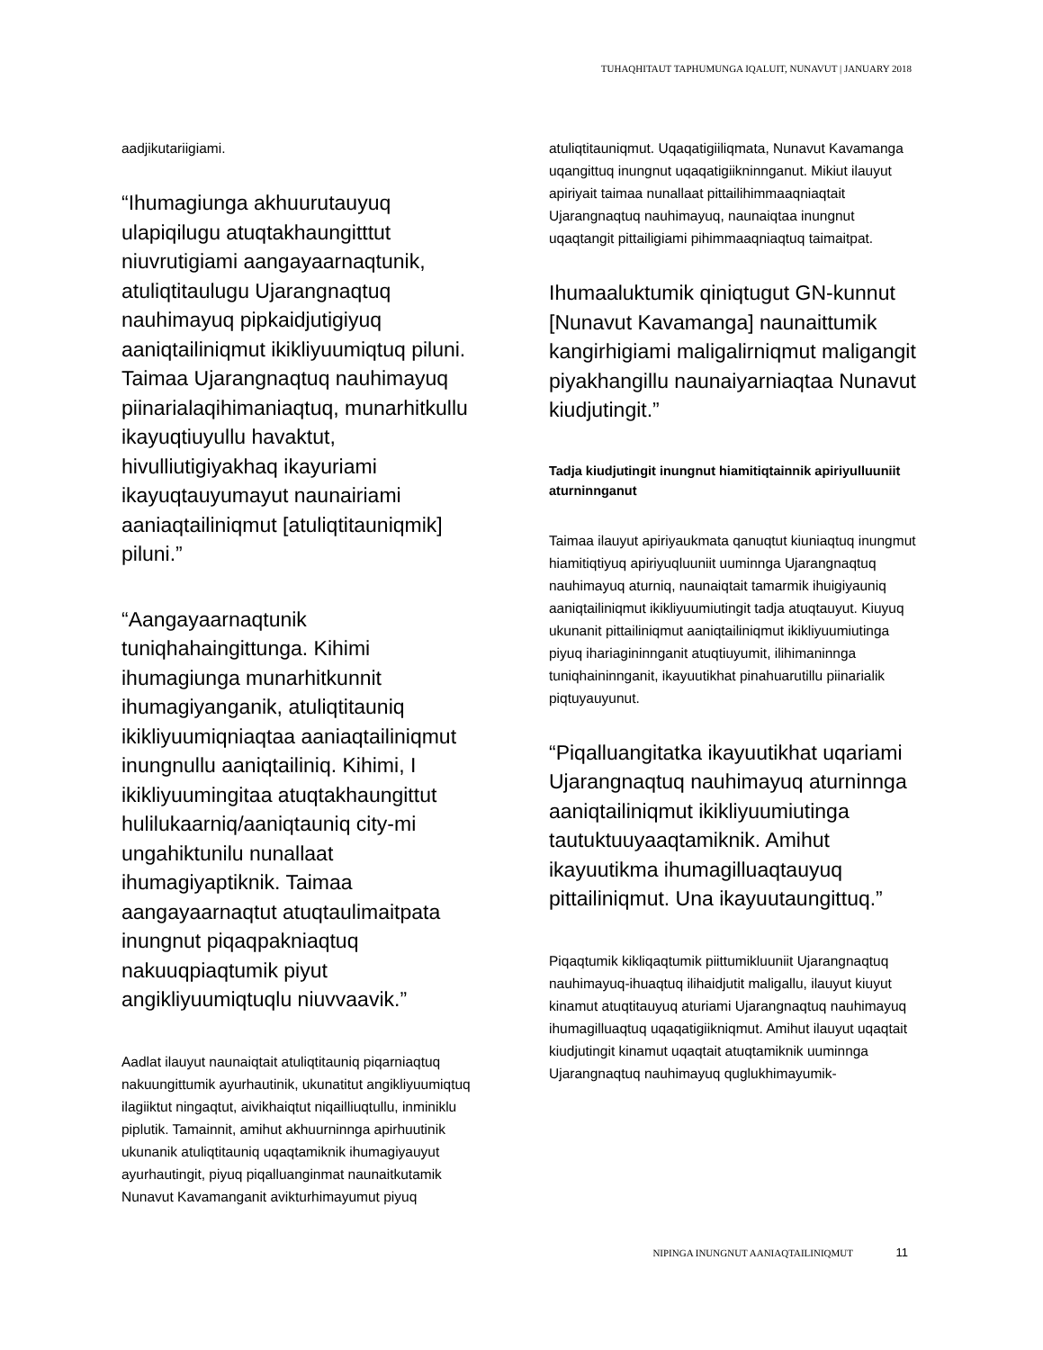TUHAQHITAUT TAPHUMUNGA IQALUIT, NUNAVUT | JANUARY 2018
aadjikutariigiami.
“Ihumagiunga akhuurutauyuq ulapiqilugu atuqtakhaungitttut niuvrutigiami aangayaarnaqtunik, atuliqtitaulugu Ujarangnaqtuq nauhimayuq pipkaidjutigiyuq aaniqtailiniqmut ikikliyuumiqtuq piluni. Taimaa Ujarangnaqtuq nauhimayuq piinarialaqihimaniaqtuq, munarhitkullu ikayuqtiuyullu havaktut, hivulliutigiyakhaq ikayuriami ikayuqtauyumayut naunairiami aaniaqtailiniqmut [atuliqtitauniqmik] piluni.”
“Aangayaarnaqtunik tuniqhahaingittunga. Kihimi ihumagiunga munarhitkunnit ihumagiyanganik, atuliqtitauniq ikikliyuumiqniaqtaa aaniaqtailiniqmut inungnullu aaniqtailiniq. Kihimi, I ikikliyuumingitaa atuqtakhaungittut hulilukaarniq/aaniqtauniq city-mi ungahiktunilu nunallaat ihumagiyaptiknik. Taimaa aangayaarnaqtut atuqtaulimaitpata inungnut piqaqpakniaqtuq nakuuqpiaqtumik piyut angikliyuumiqtuqlu niuvvaavik.”
Aadlat ilauyut naunaiqtait atuliqtitauniq piqarniaqtuq nakuungittumik ayurhautinik, ukunatitut angikliyuumiqtuq ilagiiktut ningaqtut, aivikhaiqtut niqailliuqtullu, inminiklu piplutik. Tamainnit, amihut akhuurninnga apirhuutinik ukunanik atuliqtitauniq uqaqtamiknik ihumagiyauyut ayurhautingit, piyuq piqalluanginmat naunaitkutamik Nunavut Kavamanganit avikturhimayumut piyuq
atuliqtitauniqmut. Uqaqatigiiliqmata, Nunavut Kavamanga uqangittuq inungnut uqaqatigiikninnganut. Mikiut ilauyut apiriyait taimaa nunallaat pittailihimmaaqniaqtait Ujarangnaqtuq nauhimayuq, naunaiqtaa inungnut uqaqtangit pittailigiami pihimmaaqniaqtuq taimaitpat.
Ihumaaluktumik qiniqtugut GN-kunnut [Nunavut Kavamanga] naunaittumik kangirhigiami maligalirniqmut maligangit piyakhangillu naunaiyarniaqtaa Nunavut kiudjutingit.”
Tadja kiudjutingit inungnut hiamitiqtainnik apiriyulluuniit aturninnganut
Taimaa ilauyut apiriyaukmata qanuqtut kiuniaqtuq inungmut hiamitiqtiyuq apiriyuqluuniit uuminnga Ujarangnaqtuq nauhimayuq aturniq, naunaiqtait tamarmik ihuigiyauniq aaniqtailiniqmut ikikliyuumiutingit tadja atuqtauyut. Kiuyuq ukunanit pittailiniqmut aaniqtailiniqmut ikikliyuumiutinga piyuq ihariagininnganit atuqtiuyumit, ilihimaninnga tuniqhaininnganit, ikayuutikhat pinahuarutillu piinarialik piqtuyauyunut.
“Piqalluangitatka ikayuutikhat uqariami Ujarangnaqtuq nauhimayuq aturninnga aaniqtailiniqmut ikikliyuumiutinga tautuktuuyaaqtamiknik. Amihut ikayuutikma ihumagilluaqtauyuq pittailiniqmut. Una ikayuutaungittuq.”
Piqaqtumik kikliqaqtumik piittumikluuniit Ujarangnaqtuq nauhimayuq-ihuaqtuq ilihaidjutit maligallu, ilauyut kiuyut kinamut atuqtitauyuq aturiami Ujarangnaqtuq nauhimayuq ihumagilluaqtuq uqaqatigiikniqmut. Amihut ilauyut uqaqtait kiudjutingit kinamut uqaqtait atuqtamiknik uuminnga Ujarangnaqtuq nauhimayuq quglukhimayumik-
NIPINGA INUNGNUT AANIAQTAILINIQMUT 11